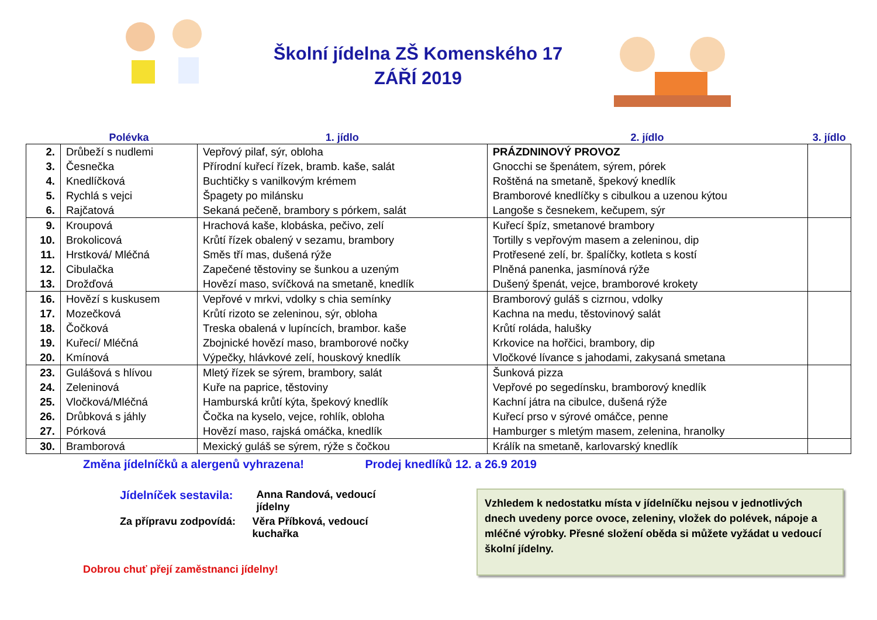Školní jídelna ZŠ Komenského 17
ZÁŘÍ 2019
| | Polévka | 1. jídlo | 2. jídlo | 3. jídlo |
| --- | --- | --- | --- | --- |
| 2. | Drůbeží s nudlemi | Vepřový pilaf, sýr, obloha | PRÁZDNINOVÝ PROVOZ | |
| 3. | Česnečka | Přírodní kuřecí řízek, bramb. kaše, salát | Gnocchi se špenátem, sýrem, pórek | |
| 4. | Knedlíčková | Buchtičky s vanilkovým krémem | Roštěná na smetaně, špekový knedlík | |
| 5. | Rychlá s vejci | Špagety po milánsku | Bramborové knedlíčky s cibulkou a uzenou kýtou | |
| 6. | Rajčatová | Sekaná pečeně, brambory s pórkem, salát | Langoše s česnekem, kečupem, sýr | |
| 9. | Kroupová | Hrachová kaše, klobáska, pečivo, zelí | Kuřecí špíz, smetanové brambory | |
| 10. | Brokolicová | Krůtí řízek obalený v sezamu, brambory | Tortilly s vepřovým masem a zeleninou, dip | |
| 11. | Hrstková/ Mléčná | Směs tří mas, dušená rýže | Protřesené zelí, br. špalíčky, kotleta s kostí | |
| 12. | Cibulačka | Zapečené těstoviny se šunkou a uzeným | Plněná panenka, jasmínová rýže | |
| 13. | Drožďová | Hovězí maso, svíčková na smetaně, knedlík | Dušený špenát, vejce, bramborové krokety | |
| 16. | Hovězí s kuskusem | Vepřové v mrkvi, vdolky s chia semínky | Bramborový guláš s cizrnou, vdolky | |
| 17. | Mozečková | Krůtí rizoto se zeleninou, sýr, obloha | Kachna na medu, těstovinový salát | |
| 18. | Čočková | Treska obalená v lupíncích, brambor. kaše | Krůtí roláda, halušky | |
| 19. | Kuřecí/ Mléčná | Zbojnické hovězí maso, bramborové nočky | Krkovice na hořčici, brambory, dip | |
| 20. | Kmínová | Výpečky, hlávkové zelí, houskový knedlík | Vločkové lívance s jahodami, zakysaná smetana | |
| 23. | Gulášová s hlívou | Mletý řízek se sýrem, brambory, salát | Šunková pizza | |
| 24. | Zeleninová | Kuře na paprice, těstoviny | Vepřové po segedínsku, bramborový knedlík | |
| 25. | Vločková/Mléčná | Hamburská krůtí kýta, špekový knedlík | Kachní játra na cibulce, dušená rýže | |
| 26. | Drůbková s jáhly | Čočka na kyselo, vejce, rohlík, obloha | Kuřecí prso v sýrové omáčce, penne | |
| 27. | Pórková | Hovězí maso, rajská omáčka, knedlík | Hamburger s mletým masem, zelenina, hranolky | |
| 30. | Bramborová | Mexický guláš se sýrem, rýže s čočkou | Králík na smetaně, karlovarský knedlík | |
Změna jídelníčků a alergenů vyhrazena! Prodej knedlíků 12. a 26.9 2019
Jídelníček sestavila: Anna Randová, vedoucí jídelny
Za přípravu zodpovídá: Věra Příbková, vedoucí kuchařka
Dobrou chuť přejí zaměstnanci jídelny!
Vzhledem k nedostatku místa v jídelníčku nejsou v jednotlivých dnech uvedeny porce ovoce, zeleniny, vložek do polévek, nápoje a mléčné výrobky. Přesné složení oběda si můžete vyžádat u vedoucí školní jídelny.